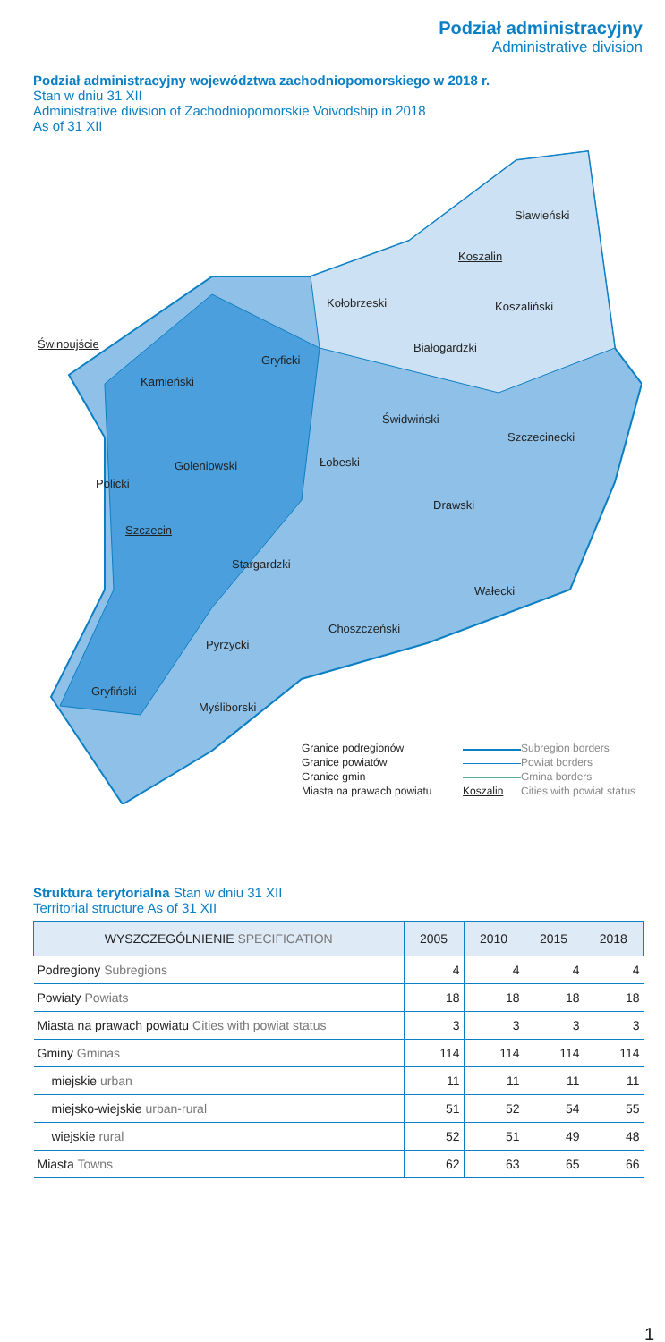Podział administracyjny
Administrative division
Podział administracyjny województwa zachodniopomorskiego w 2018 r.
Stan w dniu 31 XII
Administrative division of Zachodniopomorskie Voivodship in 2018
As of 31 XII
Sławieński
Koszalin
Kołobrzeski Koszaliński
Świnoujście Białogardzki
Gryficki
Kamieński
Świdwiński
Szczecinecki
Goleniowski Łobeski
Policki
Drawski
Szczecin
Stargardzki
Wałecki
Choszczeński
Pyrzycki
Gryfiński
Myśliborski
Granice podregionów Subregion borders Granice powiatów Powiat borders Granice gmin Gmina borders Miasta na prawach powiatu Koszalin Cities with powiat status
Struktura terytorialna Stan w dniu 31 XII
Territorial structure As of 31 XII
| WYSZCZEGÓLNIENIE SPECIFICATION | 2005 | 2010 | 2015 | 2018 |
| --- | --- | --- | --- | --- |
| Podregiony Subregions | 4 | 4 | 4 | 4 |
| Powiaty Powiats | 18 | 18 | 18 | 18 |
| Miasta na prawach powiatu Cities with powiat status | 3 | 3 | 3 | 3 |
| Gminy Gminas | 114 | 114 | 114 | 114 |
| miejskie urban | 11 | 11 | 11 | 11 |
| miejsko-wiejskie urban-rural | 51 | 52 | 54 | 55 |
| wiejskie rural | 52 | 51 | 49 | 48 |
| Miasta Towns | 62 | 63 | 65 | 66 |
1